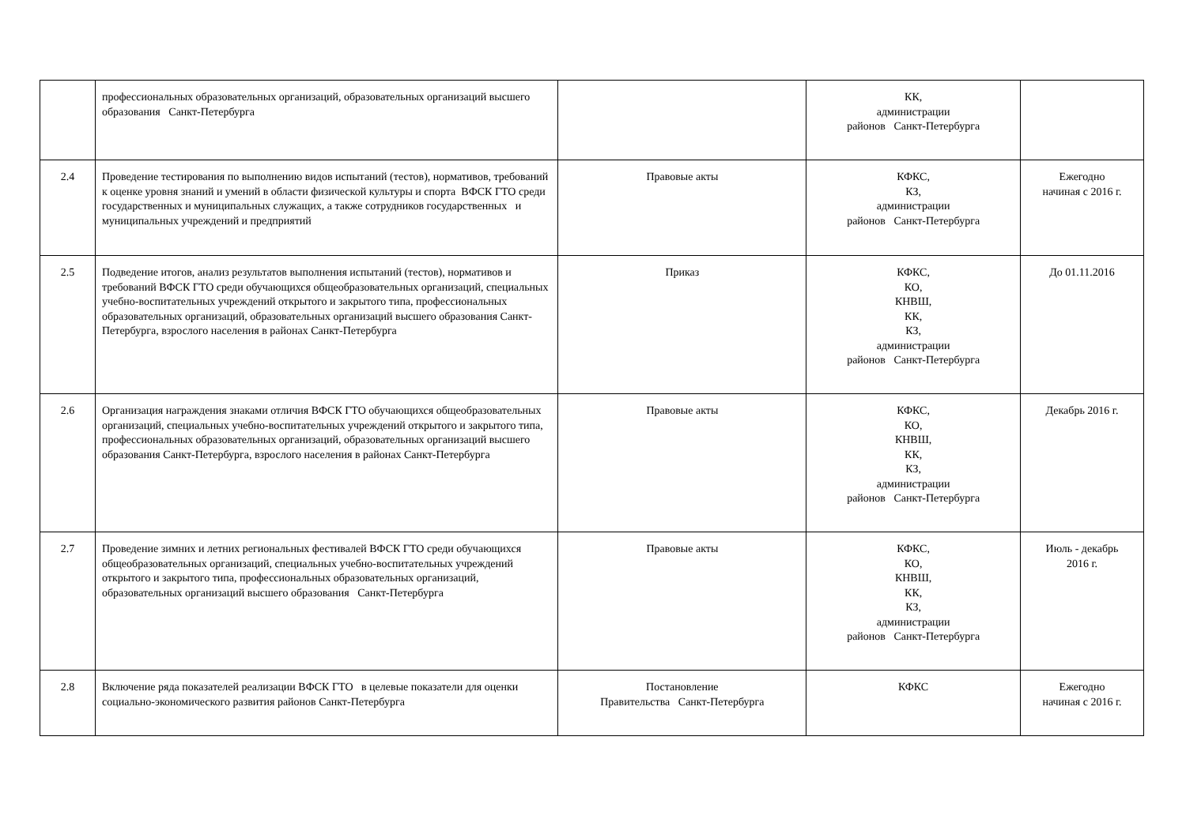| | профессиональных образовательных организаций, образовательных организаций высшего образования Санкт-Петербурга | | КК, администрации районов Санкт-Петербурга | |
| 2.4 | Проведение тестирования по выполнению видов испытаний (тестов), нормативов, требований к оценке уровня знаний и умений в области физической культуры и спорта ВФСК ГТО среди государственных и муниципальных служащих, а также сотрудников государственных и муниципальных учреждений и предприятий | Правовые акты | КФКС, КЗ, администрации районов Санкт-Петербурга | Ежегодно начиная с 2016 г. |
| 2.5 | Подведение итогов, анализ результатов выполнения испытаний (тестов), нормативов и требований ВФСК ГТО среди обучающихся общеобразовательных организаций, специальных учебно-воспитательных учреждений открытого и закрытого типа, профессиональных образовательных организаций, образовательных организаций высшего образования Санкт-Петербурга, взрослого населения в районах Санкт-Петербурга | Приказ | КФКС, КО, КНВШ, КК, КЗ, администрации районов Санкт-Петербурга | До 01.11.2016 |
| 2.6 | Организация награждения знаками отличия ВФСК ГТО обучающихся общеобразовательных организаций, специальных учебно-воспитательных учреждений открытого и закрытого типа, профессиональных образовательных организаций, образовательных организаций высшего образования Санкт-Петербурга, взрослого населения в районах Санкт-Петербурга | Правовые акты | КФКС, КО, КНВШ, КК, КЗ, администрации районов Санкт-Петербурга | Декабрь 2016 г. |
| 2.7 | Проведение зимних и летних региональных фестивалей ВФСК ГТО среди обучающихся общеобразовательных организаций, специальных учебно-воспитательных учреждений открытого и закрытого типа, профессиональных образовательных организаций, образовательных организаций высшего образования Санкт-Петербурга | Правовые акты | КФКС, КО, КНВШ, КК, КЗ, администрации районов Санкт-Петербурга | Июль - декабрь 2016 г. |
| 2.8 | Включение ряда показателей реализации ВФСК ГТО в целевые показатели для оценки социально-экономического развития районов Санкт-Петербурга | Постановление Правительства Санкт-Петербурга | КФКС | Ежегодно начиная с 2016 г. |